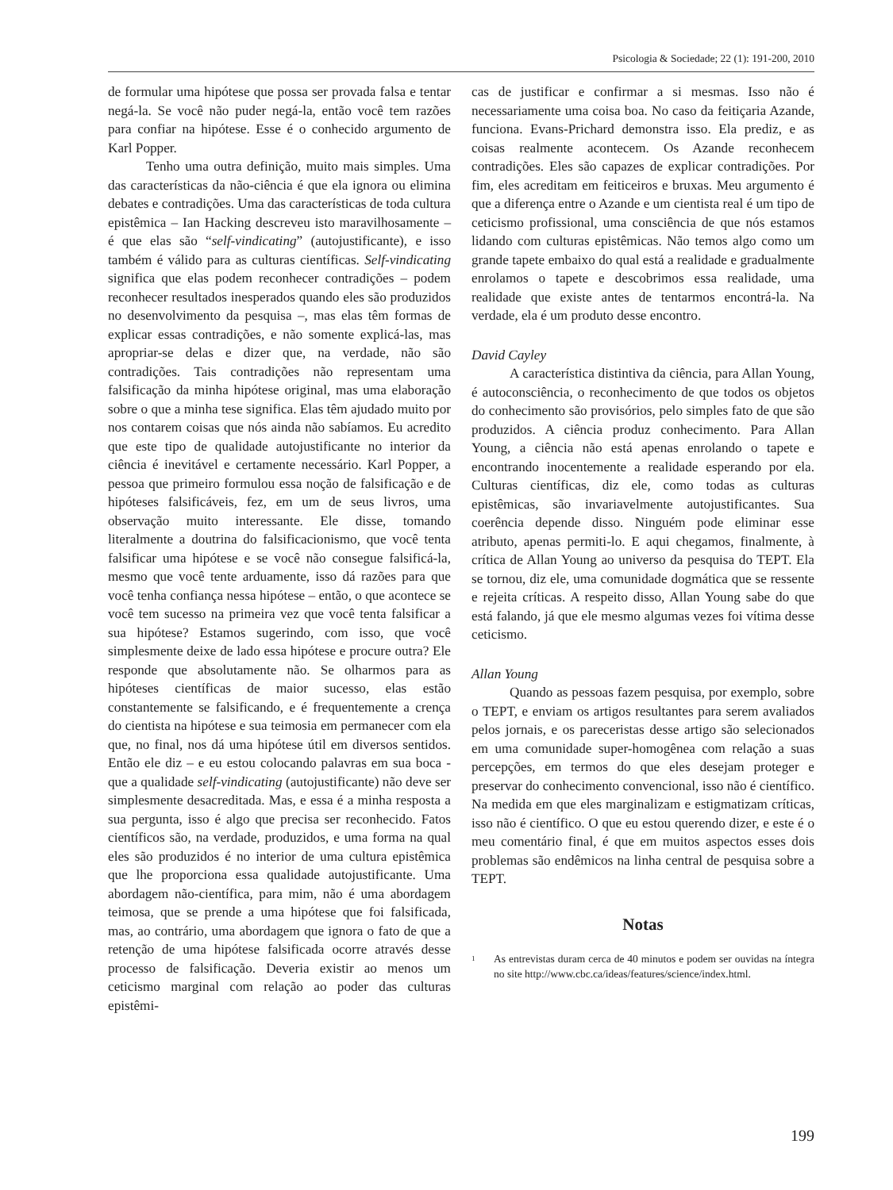Psicologia & Sociedade; 22 (1): 191-200, 2010
de formular uma hipótese que possa ser provada falsa e tentar negá-la. Se você não puder negá-la, então você tem razões para confiar na hipótese. Esse é o conhecido argumento de Karl Popper.
Tenho uma outra definição, muito mais simples. Uma das características da não-ciência é que ela ignora ou elimina debates e contradições. Uma das características de toda cultura epistêmica – Ian Hacking descreveu isto maravilhosamente – é que elas são “self-vindicating” (autojustificante), e isso também é válido para as culturas científicas. Self-vindicating significa que elas podem reconhecer contradições – podem reconhecer resultados inesperados quando eles são produzidos no desenvolvimento da pesquisa –, mas elas têm formas de explicar essas contradições, e não somente explicá-las, mas apropriar-se delas e dizer que, na verdade, não são contradições. Tais contradições não representam uma falsificação da minha hipótese original, mas uma elaboração sobre o que a minha tese significa. Elas têm ajudado muito por nos contarem coisas que nós ainda não sabíamos. Eu acredito que este tipo de qualidade autojustificante no interior da ciência é inevitável e certamente necessário. Karl Popper, a pessoa que primeiro formulou essa noção de falsificação e de hipóteses falsificáveis, fez, em um de seus livros, uma observação muito interessante. Ele disse, tomando literalmente a doutrina do falsificacionismo, que você tenta falsificar uma hipótese e se você não consegue falsificá-la, mesmo que você tente arduamente, isso dá razões para que você tenha confiança nessa hipótese – então, o que acontece se você tem sucesso na primeira vez que você tenta falsificar a sua hipótese? Estamos sugerindo, com isso, que você simplesmente deixe de lado essa hipótese e procure outra? Ele responde que absolutamente não. Se olharmos para as hipóteses científicas de maior sucesso, elas estão constantemente se falsificando, e é frequentemente a crença do cientista na hipótese e sua teimosia em permanecer com ela que, no final, nos dá uma hipótese útil em diversos sentidos. Então ele diz – e eu estou colocando palavras em sua boca - que a qualidade self-vindicating (autojustificante) não deve ser simplesmente desacreditada. Mas, e essa é a minha resposta a sua pergunta, isso é algo que precisa ser reconhecido. Fatos científicos são, na verdade, produzidos, e uma forma na qual eles são produzidos é no interior de uma cultura epistêmica que lhe proporciona essa qualidade autojustificante. Uma abordagem não-científica, para mim, não é uma abordagem teimosa, que se prende a uma hipótese que foi falsificada, mas, ao contrário, uma abordagem que ignora o fato de que a retenção de uma hipótese falsificada ocorre através desse processo de falsificação. Deveria existir ao menos um ceticismo marginal com relação ao poder das culturas epistêmi-
cas de justificar e confirmar a si mesmas. Isso não é necessariamente uma coisa boa. No caso da feitiçaria Azande, funciona. Evans-Prichard demonstra isso. Ela prediz, e as coisas realmente acontecem. Os Azande reconhecem contradições. Eles são capazes de explicar contradições. Por fim, eles acreditam em feiticeiros e bruxas. Meu argumento é que a diferença entre o Azande e um cientista real é um tipo de ceticismo profissional, uma consciência de que nós estamos lidando com culturas epistêmicas. Não temos algo como um grande tapete embaixo do qual está a realidade e gradualmente enrolamos o tapete e descobrimos essa realidade, uma realidade que existe antes de tentarmos encontrá-la. Na verdade, ela é um produto desse encontro.
David Cayley
A característica distintiva da ciência, para Allan Young, é autoconsciência, o reconhecimento de que todos os objetos do conhecimento são provisórios, pelo simples fato de que são produzidos. A ciência produz conhecimento. Para Allan Young, a ciência não está apenas enrolando o tapete e encontrando inocentemente a realidade esperando por ela. Culturas científicas, diz ele, como todas as culturas epistêmicas, são invariavelmente autojustificantes. Sua coerência depende disso. Ninguém pode eliminar esse atributo, apenas permiti-lo. E aqui chegamos, finalmente, à crítica de Allan Young ao universo da pesquisa do TEPT. Ela se tornou, diz ele, uma comunidade dogmática que se ressente e rejeita críticas. A respeito disso, Allan Young sabe do que está falando, já que ele mesmo algumas vezes foi vítima desse ceticismo.
Allan Young
Quando as pessoas fazem pesquisa, por exemplo, sobre o TEPT, e enviam os artigos resultantes para serem avaliados pelos jornais, e os pareceristas desse artigo são selecionados em uma comunidade super-homogênea com relação a suas percepções, em termos do que eles desejam proteger e preservar do conhecimento convencional, isso não é científico. Na medida em que eles marginalizam e estigmatizam críticas, isso não é científico. O que eu estou querendo dizer, e este é o meu comentário final, é que em muitos aspectos esses dois problemas são endêmicos na linha central de pesquisa sobre a TEPT.
Notas
<sup>1</sup> As entrevistas duram cerca de 40 minutos e podem ser ouvidas na íntegra no site http://www.cbc.ca/ideas/features/science/index.html.
199